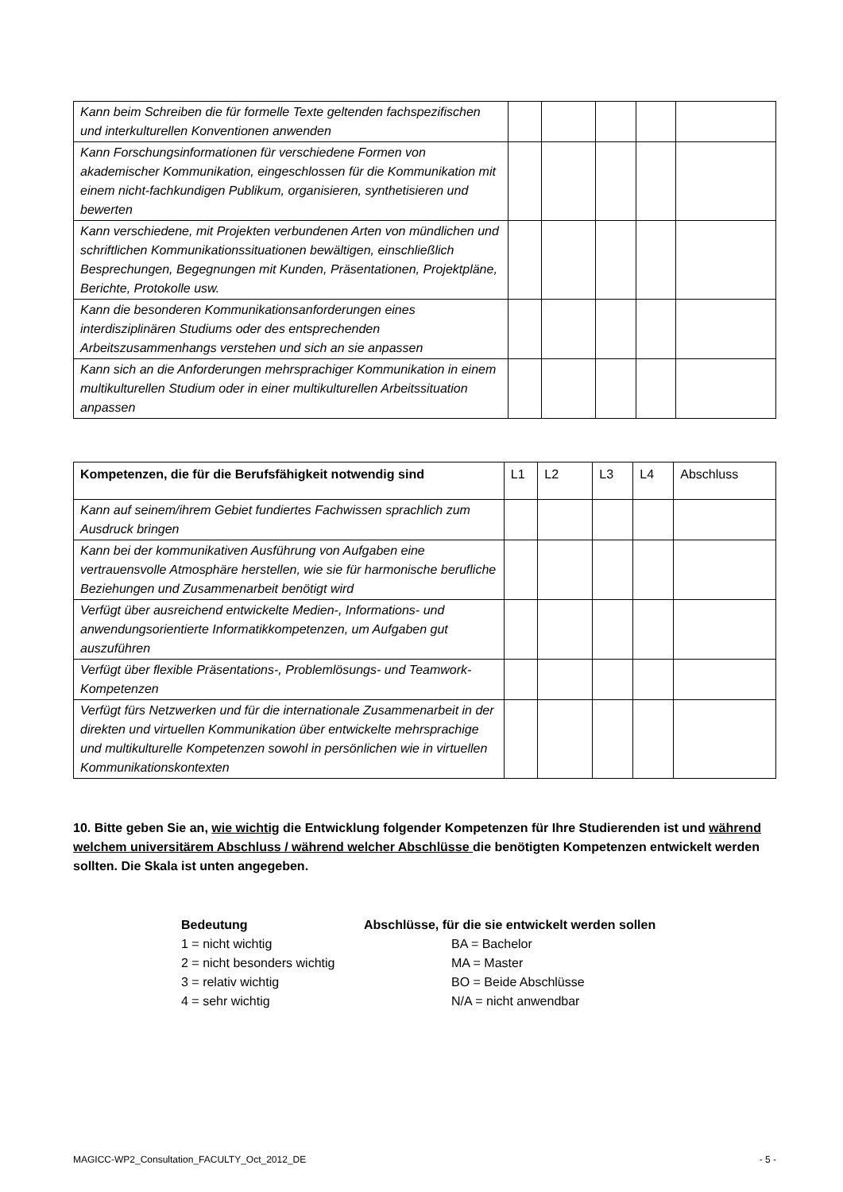| Kann beim Schreiben die für formelle Texte geltenden fachspezifischen und interkulturellen Konventionen anwenden | | | | | |
| Kann Forschungsinformationen für verschiedene Formen von akademischer Kommunikation, eingeschlossen für die Kommunikation mit einem nicht-fachkundigen Publikum, organisieren, synthetisieren und bewerten | | | | | |
| Kann verschiedene, mit Projekten verbundenen Arten von mündlichen und schriftlichen Kommunikationssituationen bewältigen, einschließlich Besprechungen, Begegnungen mit Kunden, Präsentationen, Projektpläne, Berichte, Protokolle usw. | | | | | |
| Kann die besonderen Kommunikationsanforderungen eines interdisziplinären Studiums oder des entsprechenden Arbeitszusammenhangs verstehen und sich an sie anpassen | | | | | |
| Kann sich an die Anforderungen mehrsprachiger Kommunikation in einem multikulturellen Studium oder in einer multikulturellen Arbeitssituation anpassen | | | | | |
| Kompetenzen, die für die Berufsfähigkeit notwendig sind | L1 | L2 | L3 | L4 | Abschluss |
| --- | --- | --- | --- | --- | --- |
| Kann auf seinem/ihrem Gebiet fundiertes Fachwissen sprachlich zum Ausdruck bringen | | | | | |
| Kann bei der kommunikativen Ausführung von Aufgaben eine vertrauensvolle Atmosphäre herstellen, wie sie für harmonische berufliche Beziehungen und Zusammenarbeit benötigt wird | | | | | |
| Verfügt über ausreichend entwickelte Medien-, Informations- und anwendungsorientierte Informatikkompetenzen, um Aufgaben gut auszuführen | | | | | |
| Verfügt über flexible Präsentations-, Problemlösungs- und Teamwork-Kompetenzen | | | | | |
| Verfügt fürs Netzwerken und für die internationale Zusammenarbeit in der direkten und virtuellen Kommunikation über entwickelte mehrsprachige und multikulturelle Kompetenzen sowohl in persönlichen wie in virtuellen Kommunikationskontexten | | | | | |
10. Bitte geben Sie an, wie wichtig die Entwicklung folgender Kompetenzen für Ihre Studierenden ist und während welchem universitärem Abschluss / während welcher Abschlüsse die benötigten Kompetenzen entwickelt werden sollten. Die Skala ist unten angegeben.
Bedeutung
1 = nicht wichtig
2 = nicht besonders wichtig
3 = relativ wichtig
4 = sehr wichtig
Abschlüsse, für die sie entwickelt werden sollen
BA = Bachelor
MA = Master
BO = Beide Abschlüsse
N/A = nicht anwendbar
MAGICC-WP2_Consultation_FACULTY_Oct_2012_DE - 5 -